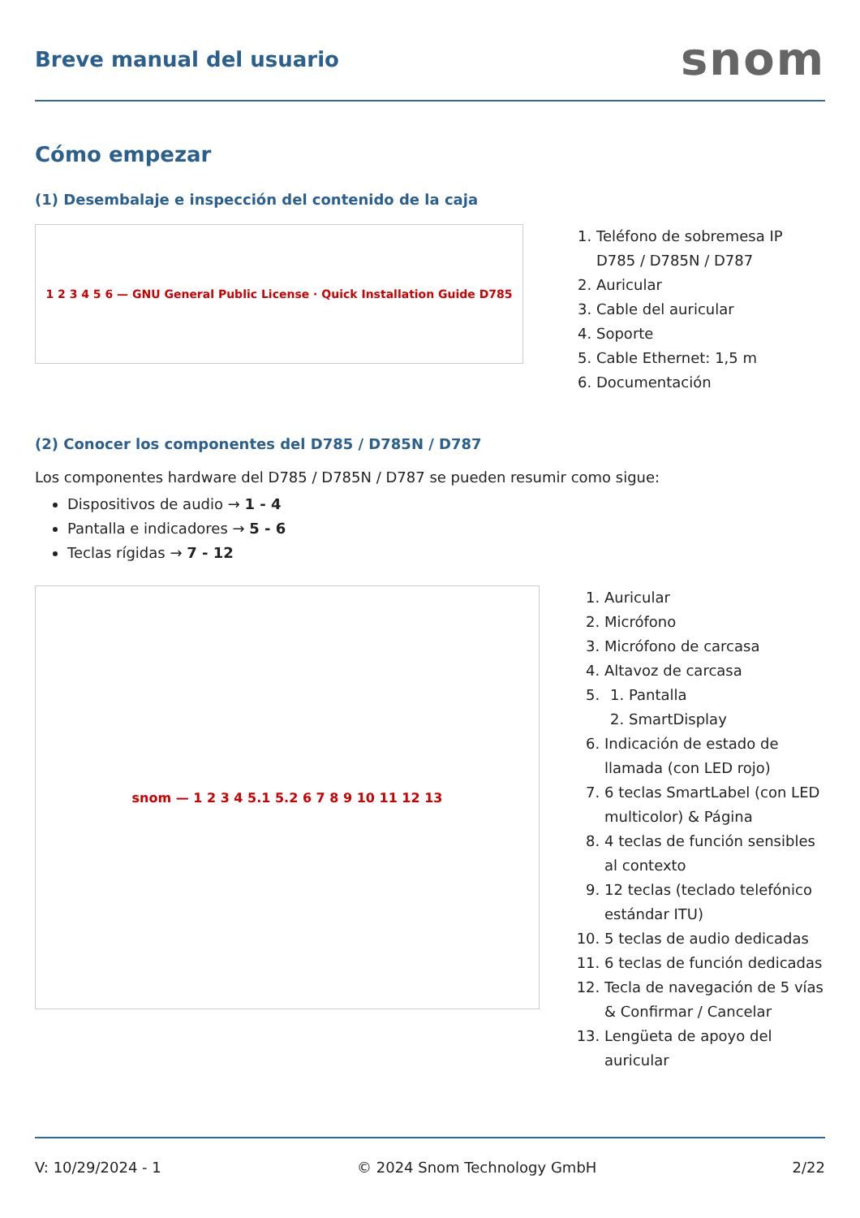Breve manual del usuario
snom
Cómo empezar
(1) Desembalaje e inspección del contenido de la caja
1 2 3 4 5 6 — GNU General Public License · Quick Installation Guide D785
1. Teléfono de sobremesa IP D785 / D785N / D787
2. Auricular
3. Cable del auricular
4. Soporte
5. Cable Ethernet: 1,5 m
6. Documentación
(2) Conocer los componentes del D785 / D785N / D787
Los componentes hardware del D785 / D785N / D787 se pueden resumir como sigue:
Dispositivos de audio → 1 - 4
Pantalla e indicadores → 5 - 6
Teclas rígidas → 7 - 12
snom — 1 2 3 4 5.1 5.2 6 7 8 9 10 11 12 13
1. Auricular
2. Micrófono
3. Micrófono de carcasa
4. Altavoz de carcasa
5.
1. Pantalla
2. SmartDisplay
6. Indicación de estado de llamada (con LED rojo)
7. 6 teclas SmartLabel (con LED multicolor) & Página
8. 4 teclas de función sensibles al contexto
9. 12 teclas (teclado telefónico estándar ITU)
10. 5 teclas de audio dedicadas
11. 6 teclas de función dedicadas
12. Tecla de navegación de 5 vías & Confirmar / Cancelar
13. Lengüeta de apoyo del auricular
V: 10/29/2024 - 1 © 2024 Snom Technology GmbH 2/22